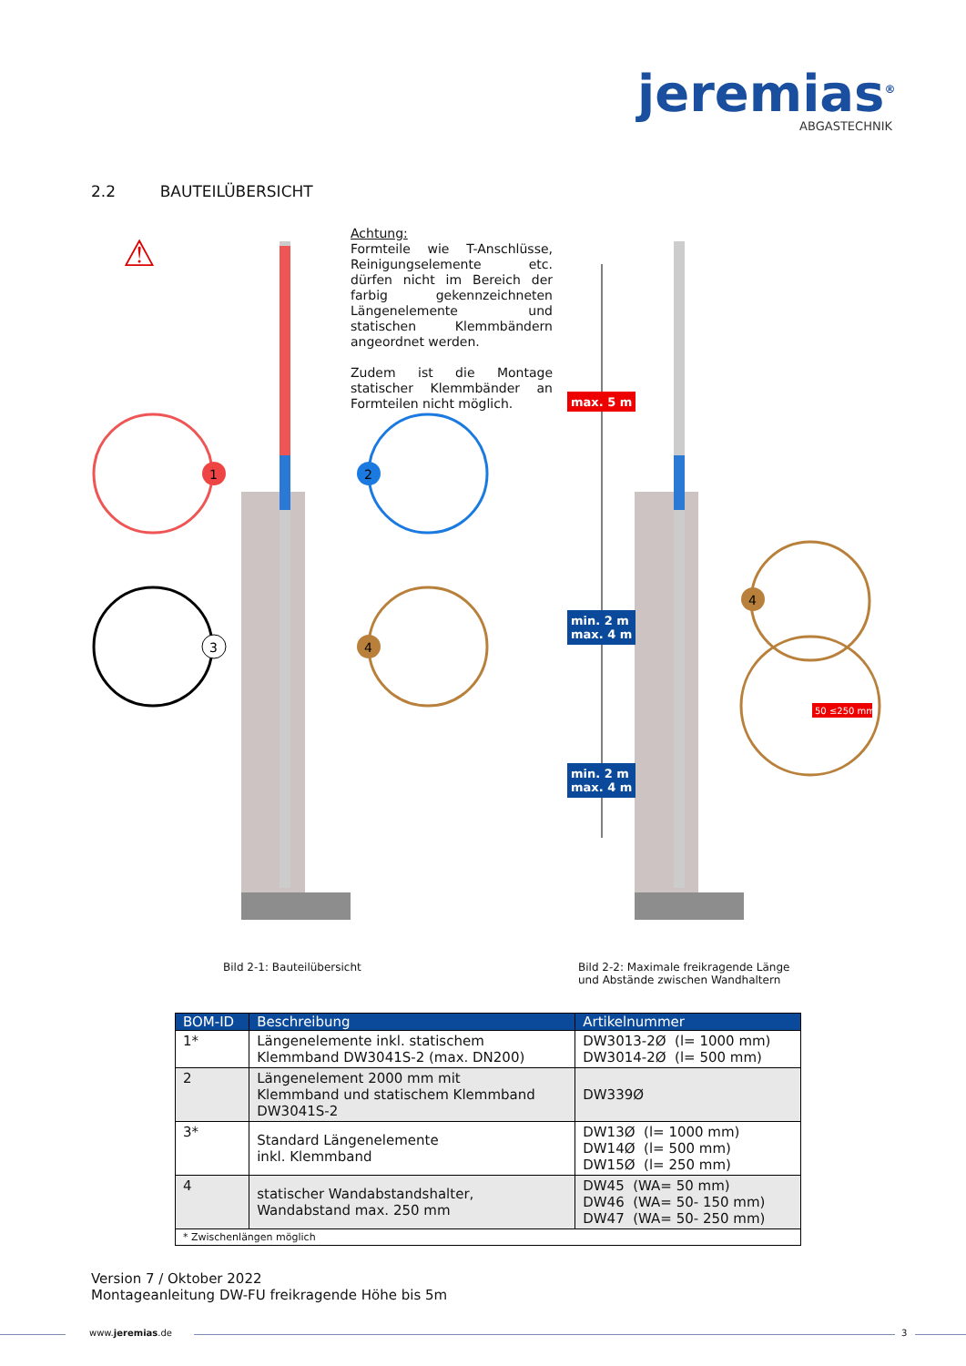jeremias<sup>®</sup>
ABGASTECHNIK
2.2 BAUTEILÜBERSICHT
⚠
1
2
3
4
4
max. 5 m
min. 2 m
max. 4 m
min. 2 m
max. 4 m
50 ≤250 mm
Achtung:
Formteile wie T-Anschlüsse, Reinigungselemente etc. dürfen nicht im Bereich der farbig gekennzeichneten Längenele­mente und statischen Klemm­bändern angeordnet werden.
Zudem ist die Montage statischer Klemmbänder an Formteilen nicht möglich.
Bild 2-1: Bauteilübersicht
Bild 2-2: Maximale freikragende Länge
und Abstände zwischen Wandhaltern
| BOM-ID | Beschreibung | Artikelnummer |
| --- | --- | --- |
| 1* | Längenelemente inkl. statischem Klemmband DW3041S-2 (max. DN200) | DW3013-2Ø (l= 1000 mm) DW3014-2Ø (l= 500 mm) |
| 2 | Längenelement 2000 mm mit Klemmband und statischem Klemmband DW3041S-2 | DW339Ø |
| 3* | Standard Längenelemente inkl. Klemmband | DW13Ø (l= 1000 mm) DW14Ø (l= 500 mm) DW15Ø (l= 250 mm) |
| 4 | statischer Wandabstandshalter, Wandabstand max. 250 mm | DW45 (WA= 50 mm) DW46 (WA= 50- 150 mm) DW47 (WA= 50- 250 mm) |
| * Zwischenlängen möglich | | |
Version 7 / Oktober 2022
Montageanleitung DW-FU freikragende Höhe bis 5m
www.jeremias.de 3